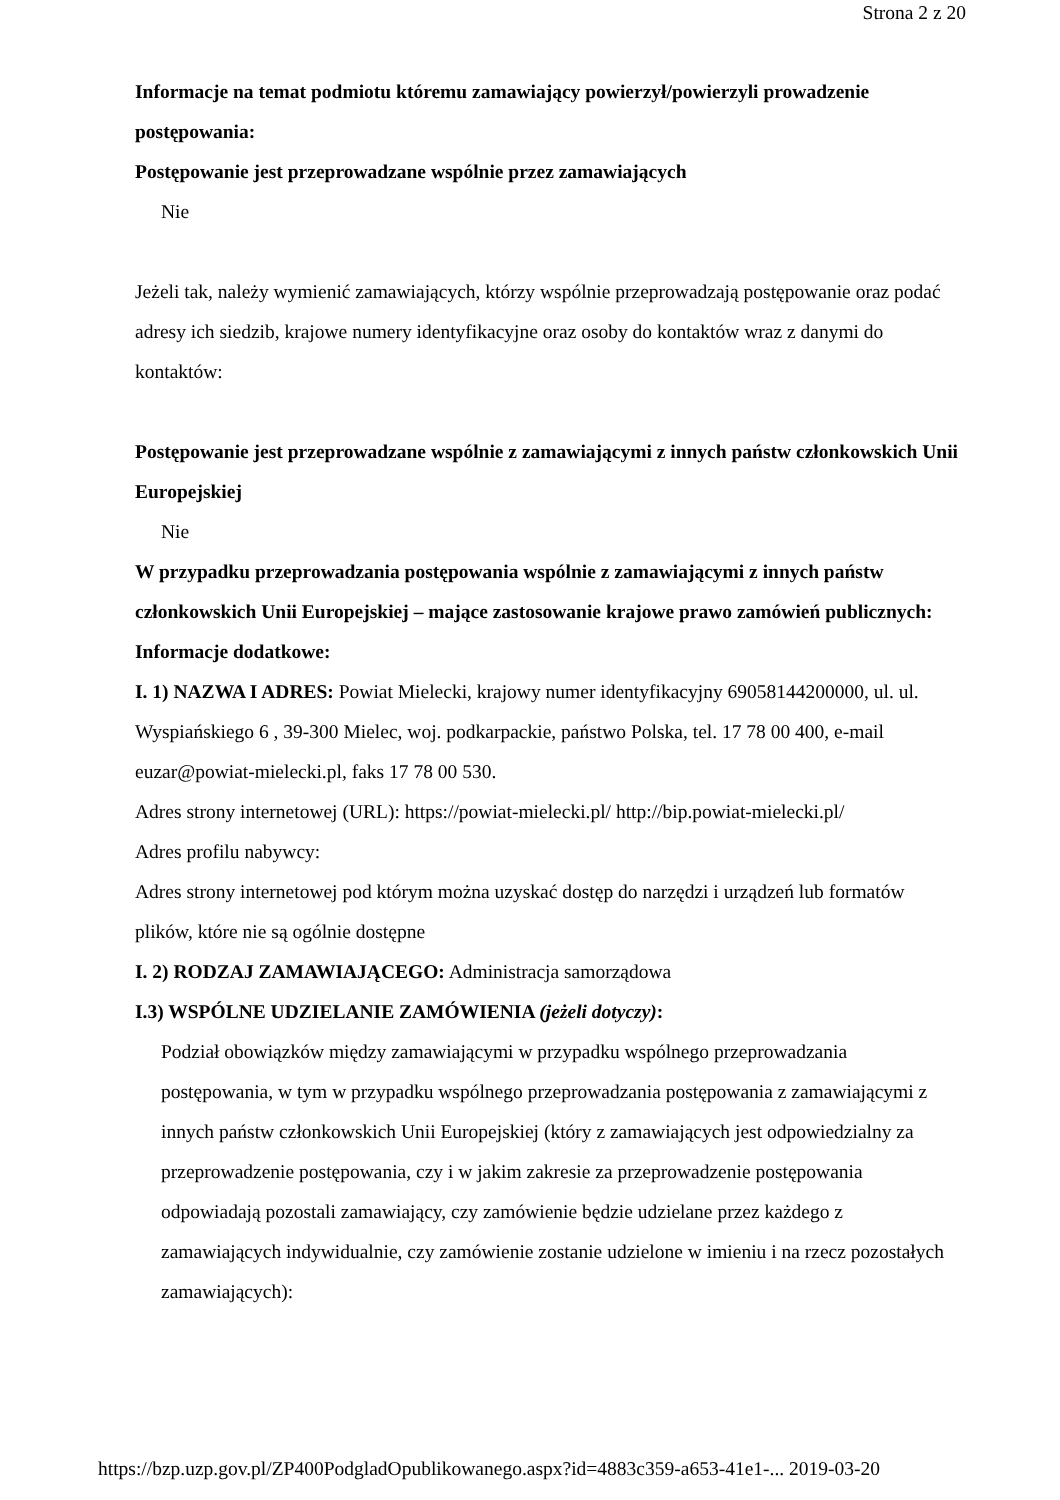Strona 2 z 20
Informacje na temat podmiotu któremu zamawiający powierzył/powierzyli prowadzenie postępowania:
Postępowanie jest przeprowadzane wspólnie przez zamawiających
Nie
Jeżeli tak, należy wymienić zamawiających, którzy wspólnie przeprowadzają postępowanie oraz podać adresy ich siedzib, krajowe numery identyfikacyjne oraz osoby do kontaktów wraz z danymi do kontaktów:
Postępowanie jest przeprowadzane wspólnie z zamawiającymi z innych państw członkowskich Unii Europejskiej
Nie
W przypadku przeprowadzania postępowania wspólnie z zamawiającymi z innych państw członkowskich Unii Europejskiej – mające zastosowanie krajowe prawo zamówień publicznych:
Informacje dodatkowe:
I. 1) NAZWA I ADRES: Powiat Mielecki, krajowy numer identyfikacyjny 69058144200000, ul. ul. Wyspiańskiego 6 , 39-300 Mielec, woj. podkarpackie, państwo Polska, tel. 17 78 00 400, e-mail euzar@powiat-mielecki.pl, faks 17 78 00 530.
Adres strony internetowej (URL): https://powiat-mielecki.pl/ http://bip.powiat-mielecki.pl/
Adres profilu nabywcy:
Adres strony internetowej pod którym można uzyskać dostęp do narzędzi i urządzeń lub formatów plików, które nie są ogólnie dostępne
I. 2) RODZAJ ZAMAWIAJĄCEGO: Administracja samorządowa
I.3) WSPÓLNE UDZIELANIE ZAMÓWIENIA (jeżeli dotyczy):
Podział obowiązków między zamawiającymi w przypadku wspólnego przeprowadzania postępowania, w tym w przypadku wspólnego przeprowadzania postępowania z zamawiającymi z innych państw członkowskich Unii Europejskiej (który z zamawiających jest odpowiedzialny za przeprowadzenie postępowania, czy i w jakim zakresie za przeprowadzenie postępowania odpowiadają pozostali zamawiający, czy zamówienie będzie udzielane przez każdego z zamawiających indywidualnie, czy zamówienie zostanie udzielone w imieniu i na rzecz pozostałych zamawiających):
https://bzp.uzp.gov.pl/ZP400PodgladOpublikowanego.aspx?id=4883c359-a653-41e1-... 2019-03-20